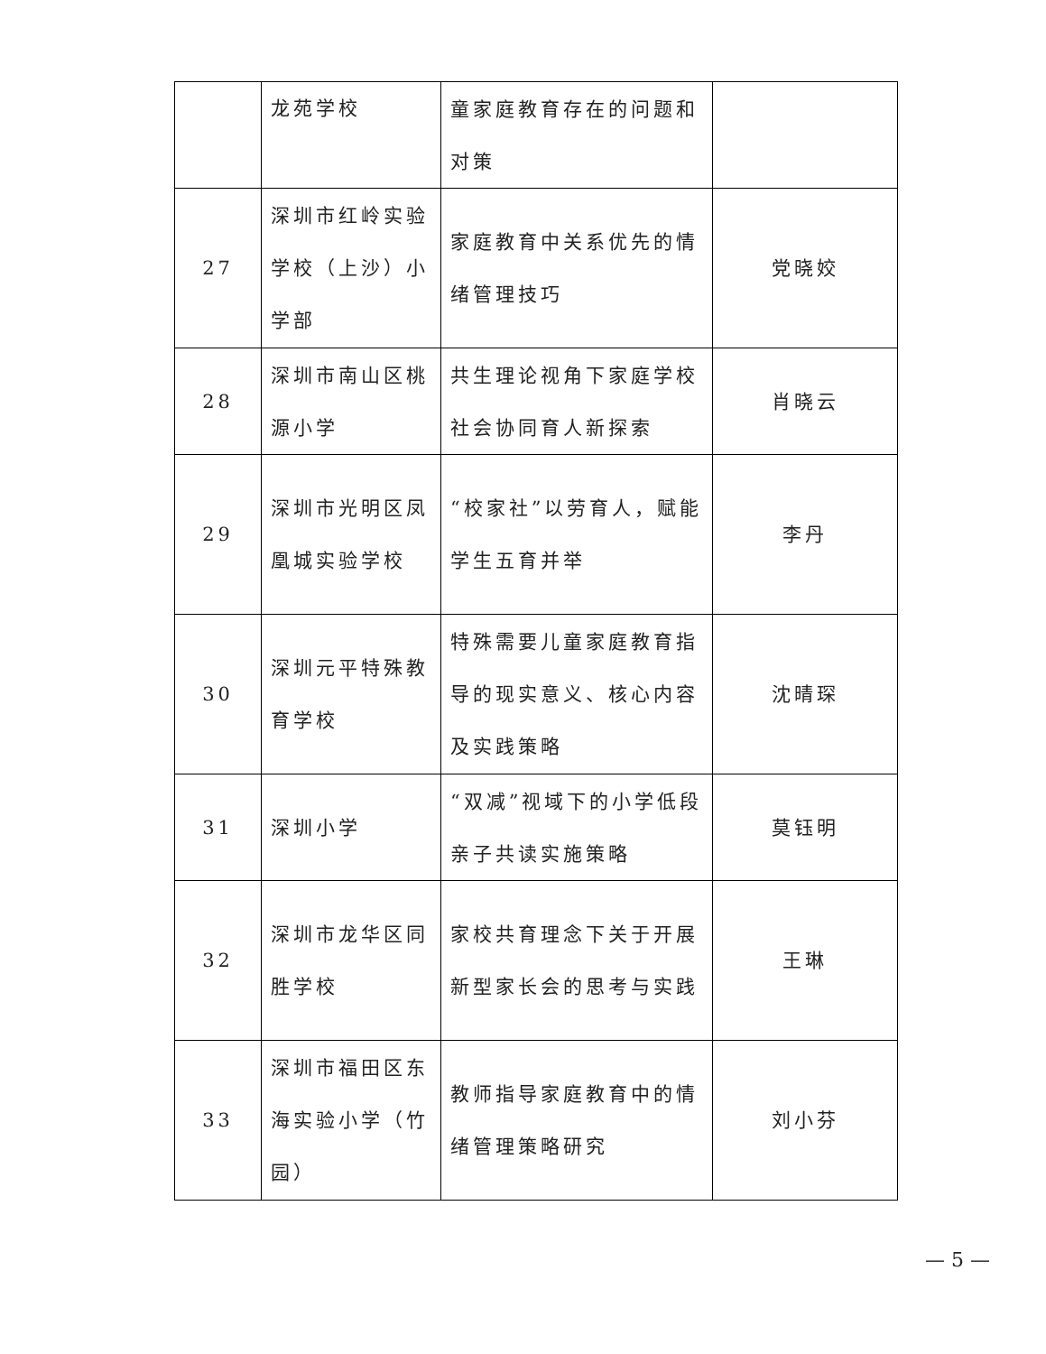| | 龙苑学校 | 童家庭教育存在的问题和对策 | |
| 27 | 深圳市红岭实验学校（上沙）小学部 | 家庭教育中关系优先的情绪管理技巧 | 党晓姣 |
| 28 | 深圳市南山区桃源小学 | 共生理论视角下家庭学校社会协同育人新探索 | 肖晓云 |
| 29 | 深圳市光明区凤凰城实验学校 | “校家社”以劳育人，赋能学生五育并举 | 李丹 |
| 30 | 深圳元平特殊教育学校 | 特殊需要儿童家庭教育指导的现实意义、核心内容及实践策略 | 沈晴琛 |
| 31 | 深圳小学 | “双减”视域下的小学低段亲子共读实施策略 | 莫钰明 |
| 32 | 深圳市龙华区同胜学校 | 家校共育理念下关于开展新型家长会的思考与实践 | 王琳 |
| 33 | 深圳市福田区东海实验小学（竹园） | 教师指导家庭教育中的情绪管理策略研究 | 刘小芬 |
— 5 —